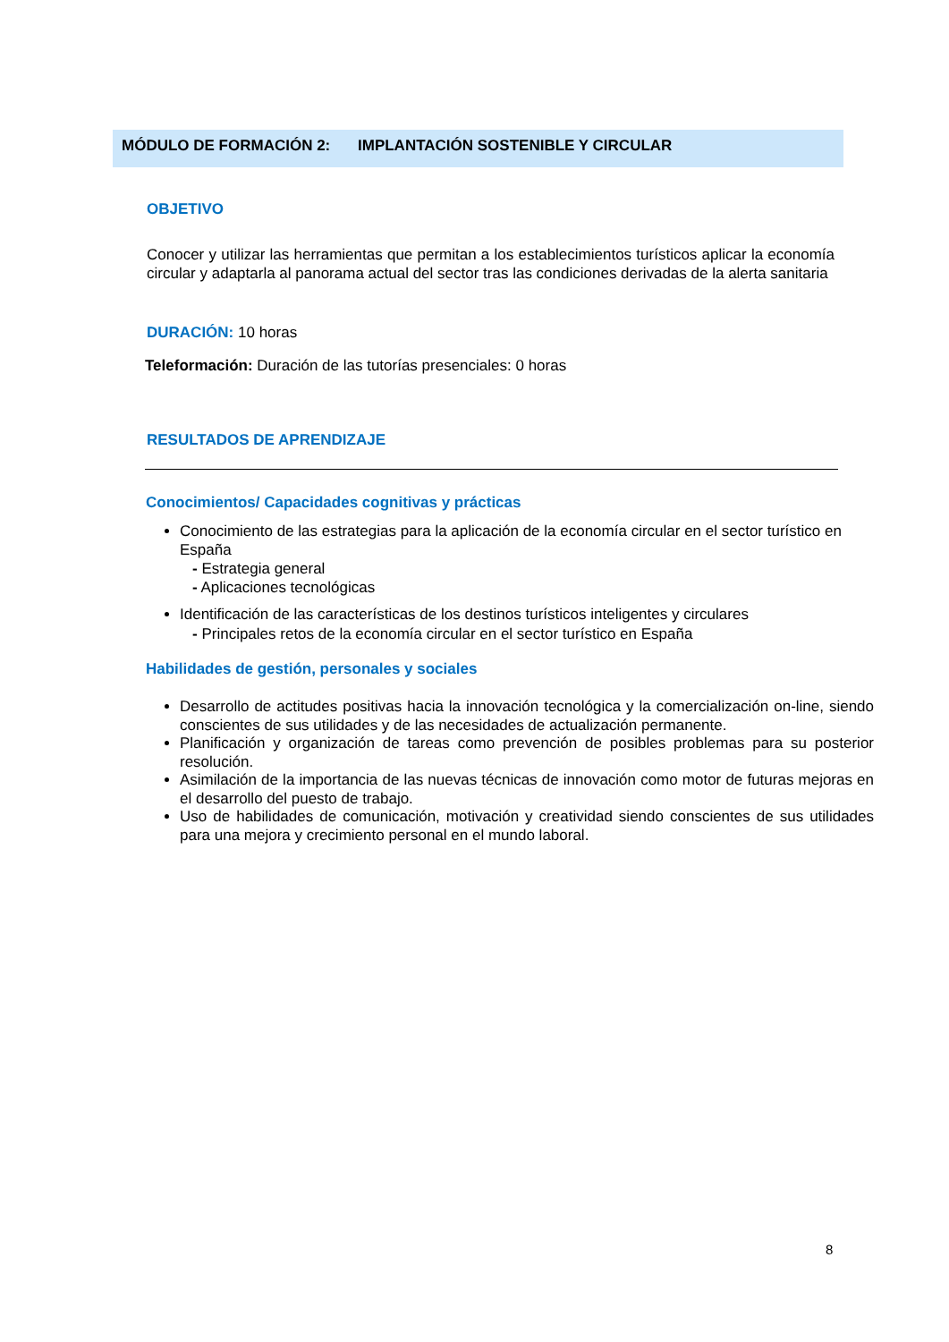MÓDULO DE FORMACIÓN 2: IMPLANTACIÓN SOSTENIBLE Y CIRCULAR
OBJETIVO
Conocer y utilizar las herramientas que permitan a los establecimientos turísticos aplicar la economía circular y adaptarla al panorama actual del sector tras las condiciones derivadas de la alerta sanitaria
DURACIÓN: 10 horas
Teleformación: Duración de las tutorías presenciales: 0 horas
RESULTADOS DE APRENDIZAJE
Conocimientos/ Capacidades cognitivas y prácticas
Conocimiento de las estrategias para la aplicación de la economía circular en el sector turístico en España
- Estrategia general
- Aplicaciones tecnológicas
Identificación de las características de los destinos turísticos inteligentes y circulares
- Principales retos de la economía circular en el sector turístico en España
Habilidades de gestión, personales y sociales
Desarrollo de actitudes positivas hacia la innovación tecnológica y la comercialización on-line, siendo conscientes de sus utilidades y de las necesidades de actualización permanente.
Planificación y organización de tareas como prevención de posibles problemas para su posterior resolución.
Asimilación de la importancia de las nuevas técnicas de innovación como motor de futuras mejoras en el desarrollo del puesto de trabajo.
Uso de habilidades de comunicación, motivación y creatividad siendo conscientes de sus utilidades para una mejora y crecimiento personal en el mundo laboral.
8